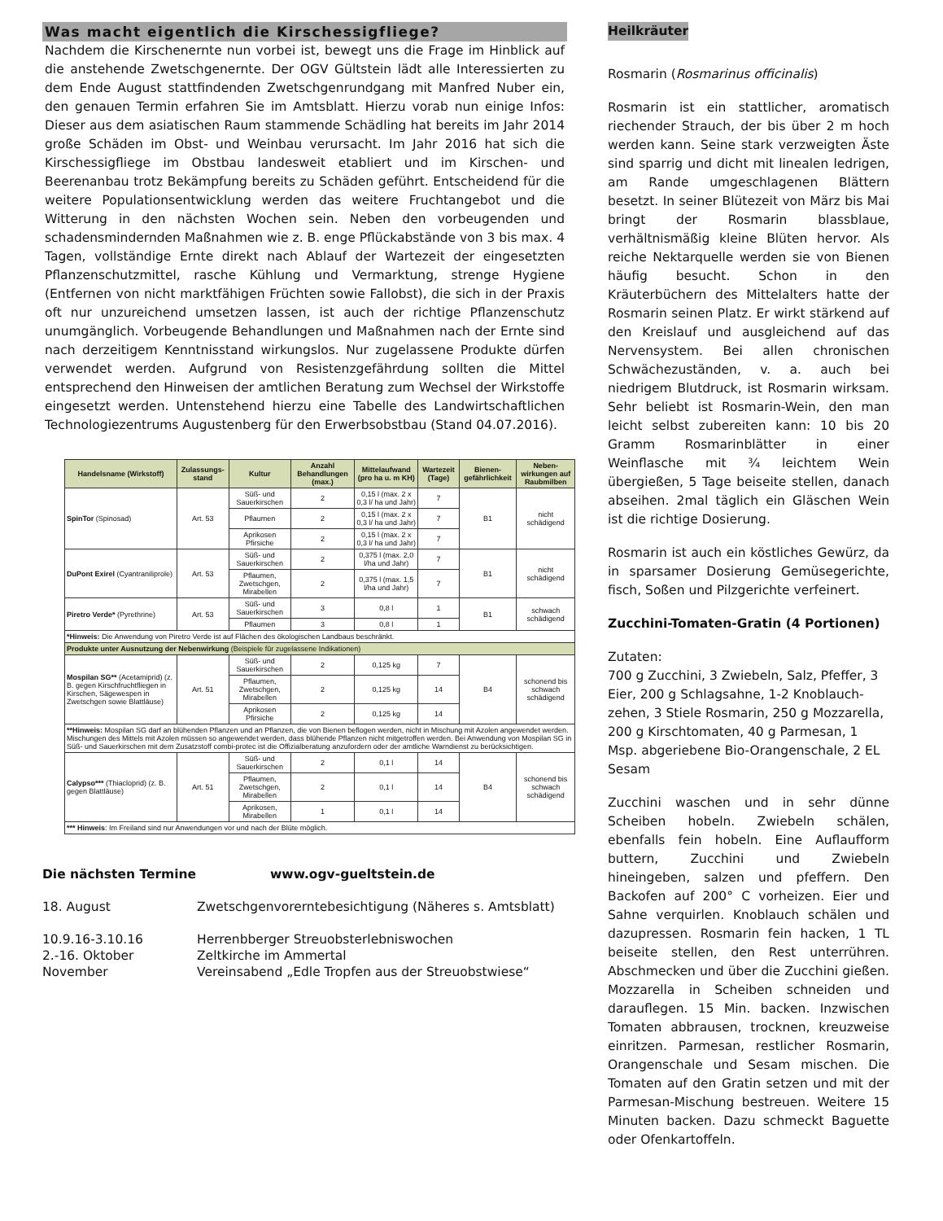Was macht eigentlich die Kirschessigfliege?
Nachdem die Kirschenernte nun vorbei ist, bewegt uns die Frage im Hinblick auf die anstehende Zwetschgenernte. Der OGV Gültstein lädt alle Interessierten zu dem Ende August stattfindenden Zwetschgenrundgang mit Manfred Nuber ein, den genauen Termin erfahren Sie im Amtsblatt. Hierzu vorab nun einige Infos: Dieser aus dem asiatischen Raum stammende Schädling hat bereits im Jahr 2014 große Schäden im Obst- und Weinbau verursacht. Im Jahr 2016 hat sich die Kirschessigfliege im Obstbau landesweit etabliert und im Kirschen- und Beerenanbau trotz Bekämpfung bereits zu Schäden geführt. Entscheidend für die weitere Populationsentwicklung werden das weitere Fruchtangebot und die Witterung in den nächsten Wochen sein. Neben den vorbeugenden und schadensmindernden Maßnahmen wie z. B. enge Pflückabstände von 3 bis max. 4 Tagen, vollständige Ernte direkt nach Ablauf der Wartezeit der eingesetzten Pflanzenschutzmittel, rasche Kühlung und Vermarktung, strenge Hygiene (Entfernen von nicht marktfähigen Früchten sowie Fallobst), die sich in der Praxis oft nur unzureichend umsetzen lassen, ist auch der richtige Pflanzenschutz unumgänglich. Vorbeugende Behandlungen und Maßnahmen nach der Ernte sind nach derzeitigem Kenntnisstand wirkungslos. Nur zugelassene Produkte dürfen verwendet werden. Aufgrund von Resistenzgefährdung sollten die Mittel entsprechend den Hinweisen der amtlichen Beratung zum Wechsel der Wirkstoffe eingesetzt werden. Untenstehend hierzu eine Tabelle des Landwirtschaftlichen Technologiezentrums Augustenberg für den Erwerbsobstbau (Stand 04.07.2016).
| Handelsname (Wirkstoff) | Zulassungs-stand | Kultur | Anzahl Behandlungen (max.) | Mittelaufwand (pro ha u. m KH) | Wartezeit (Tage) | Bienen-gefährlichkeit | Neben-wirkungen auf Raubmilben |
| --- | --- | --- | --- | --- | --- | --- | --- |
| SpinTor (Spinosad) | Art. 53 | Süß- und Sauerkirschen | 2 | 0,15 l (max. 2 x 0,3 l/ ha und Jahr) | 7 | B1 | nicht schädigend |
| | | Pflaumen | 2 | 0,15 l (max. 2 x 0,3 l/ ha und Jahr) | 7 | | |
| | | Aprikosen Pfirsiche | 2 | 0,15 l (max. 2 x 0,3 l/ ha und Jahr) | 7 | | |
| DuPont Exirel (Cyantraniliprole) | Art. 53 | Süß- und Sauerkirschen | 2 | 0,375 l (max. 2,0 l/ha und Jahr) | 7 | B1 | nicht schädigend |
| | | Pflaumen, Zwetschgen, Mirabellen | 2 | 0,375 l (max. 1,5 l/ha und Jahr) | 7 | | |
| Piretro Verde* (Pyrethrine) | Art. 53 | Süß- und Sauerkirschen | 3 | 0,8 l | 1 | B1 | schwach schädigend |
| | | Pflaumen | 3 | 0,8 l | 1 | | |
| *Hinweis: Die Anwendung von Piretro Verde ist auf Flächen des ökologischen Landbaus beschränkt. | | | | | | | |
| Produkte unter Ausnutzung der Nebenwirkung (Beispiele für zugelassene Indikationen) | | | | | | | |
| Mospilan SG** (Acetamiprid) (z. B. gegen Kirschfruchtfliegen in Kirschen, Sägewespen in Zwetschgen sowie Blattläuse) | Art. 51 | Süß- und Sauerkirschen | 2 | 0,125 kg | 7 | B4 | schonend bis schwach schädigend |
| | | Pflaumen, Zwetschgen, Mirabellen | 2 | 0,125 kg | 14 | | |
| | | Aprikosen Pfirsiche | 2 | 0,125 kg | 14 | | |
| **Hinweis: Mospilan SG darf an blühenden Pflanzen und an Pflanzen, die von Bienen beflogen werden, nicht in Mischung mit Azolen angewendet werden. Mischungen des Mittels mit Azolen müssen so angewendet werden, dass blühende Pflanzen nicht mitgetroffen werden. Bei Anwendung von Mospilan SG in Süß- und Sauerkirschen mit dem Zusatzstoff combi-protec ist die Offizialberatung anzufordern oder der amtliche Warndienst zu berücksichtigen. | | | | | | | |
| Calypso*** (Thiacloprid) (z. B. gegen Blattläuse) | Art. 51 | Süß- und Sauerkirschen | 2 | 0,1 l | 14 | B4 | schonend bis schwach schädigend |
| | | Pflaumen, Zwetschgen, Mirabellen | 2 | 0,1 l | 14 | | |
| | | Aprikosen, Mirabellen | 1 | 0,1 l | 14 | | |
| *** Hinweis : Im Freiland sind nur Anwendungen vor und nach der Blüte möglich. | | | | | | | |
Die nächsten Termine www.ogv-gueltstein.de
18. August Zwetschgenvorerntebesichtigung (Näheres s. Amtsblatt)
10.9.16-3.10.16 Herrenbberger Streuobsterlebniswochen
2.-16. Oktober Zeltkirche im Ammertal
November Vereinsabend „Edle Tropfen aus der Streuobstwiese“
Heilkräuter
Rosmarin (Rosmarinus officinalis)
Rosmarin ist ein stattlicher, aromatisch riechender Strauch, der bis über 2 m hoch werden kann. Seine stark verzweigten Äste sind sparrig und dicht mit linealen ledrigen, am Rande umgeschlagenen Blättern besetzt. In seiner Blütezeit von März bis Mai bringt der Rosmarin blassblaue, verhältnismäßig kleine Blüten hervor. Als reiche Nektarquelle werden sie von Bienen häufig besucht. Schon in den Kräuterbüchern des Mittelalters hatte der Rosmarin seinen Platz. Er wirkt stärkend auf den Kreislauf und ausgleichend auf das Nervensystem. Bei allen chronischen Schwächezuständen, v. a. auch bei niedrigem Blutdruck, ist Rosmarin wirksam. Sehr beliebt ist Rosmarin-Wein, den man leicht selbst zubereiten kann: 10 bis 20 Gramm Rosmarinblätter in einer Weinflasche mit ¾ leichtem Wein übergießen, 5 Tage beiseite stellen, danach abseihen. 2mal täglich ein Gläschen Wein ist die richtige Dosierung.
Rosmarin ist auch ein köstliches Gewürz, da in sparsamer Dosierung Gemüsegerichte, fisch, Soßen und Pilzgerichte verfeinert.
Zucchini-Tomaten-Gratin (4 Portionen)
Zutaten:
700 g Zucchini, 3 Zwiebeln, Salz, Pfeffer, 3 Eier, 200 g Schlagsahne, 1-2 Knoblauch-zehen, 3 Stiele Rosmarin, 250 g Mozzarella, 200 g Kirschtomaten, 40 g Parmesan, 1 Msp. abgeriebene Bio-Orangenschale, 2 EL Sesam
Zucchini waschen und in sehr dünne Scheiben hobeln. Zwiebeln schälen, ebenfalls fein hobeln. Eine Auflaufform buttern, Zucchini und Zwiebeln hineingeben, salzen und pfeffern. Den Backofen auf 200° C vorheizen. Eier und Sahne verquirlen. Knoblauch schälen und dazupressen. Rosmarin fein hacken, 1 TL beiseite stellen, den Rest unterrühren. Abschmecken und über die Zucchini gießen. Mozzarella in Scheiben schneiden und darauflegen. 15 Min. backen. Inzwischen Tomaten abbrausen, trocknen, kreuzweise einritzen. Parmesan, restlicher Rosmarin, Orangenschale und Sesam mischen. Die Tomaten auf den Gratin setzen und mit der Parmesan-Mischung bestreuen. Weitere 15 Minuten backen. Dazu schmeckt Baguette oder Ofenkartoffeln.